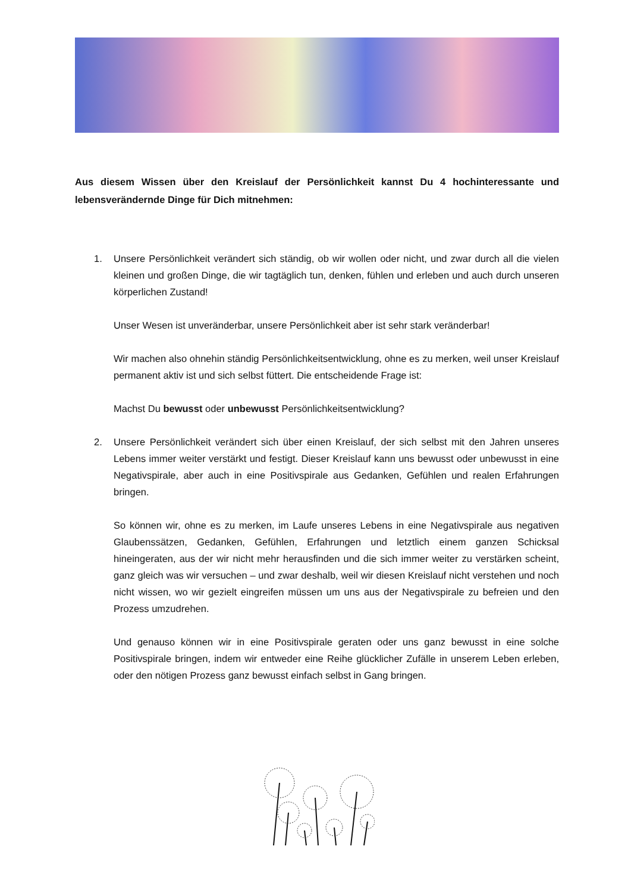Aus diesem Wissen über den Kreislauf der Persönlichkeit kannst Du 4 hochinteressante und lebensverändernde Dinge für Dich mitnehmen:
1. Unsere Persönlichkeit verändert sich ständig, ob wir wollen oder nicht, und zwar durch all die vielen kleinen und großen Dinge, die wir tagtäglich tun, denken, fühlen und erleben und auch durch unseren körperlichen Zustand!
Unser Wesen ist unveränderbar, unsere Persönlichkeit aber ist sehr stark veränderbar!
Wir machen also ohnehin ständig Persönlichkeitsentwicklung, ohne es zu merken, weil unser Kreislauf permanent aktiv ist und sich selbst füttert. Die entscheidende Frage ist:
Machst Du bewusst oder unbewusst Persönlichkeitsentwicklung?
2. Unsere Persönlichkeit verändert sich über einen Kreislauf, der sich selbst mit den Jahren unseres Lebens immer weiter verstärkt und festigt. Dieser Kreislauf kann uns bewusst oder unbewusst in eine Negativspirale, aber auch in eine Positivspirale aus Gedanken, Gefühlen und realen Erfahrungen bringen.
So können wir, ohne es zu merken, im Laufe unseres Lebens in eine Negativspirale aus negativen Glaubenssätzen, Gedanken, Gefühlen, Erfahrungen und letztlich einem ganzen Schicksal hineingeraten, aus der wir nicht mehr herausfinden und die sich immer weiter zu verstärken scheint, ganz gleich was wir versuchen – und zwar deshalb, weil wir diesen Kreislauf nicht verstehen und noch nicht wissen, wo wir gezielt eingreifen müssen um uns aus der Negativspirale zu befreien und den Prozess umzudrehen.
Und genauso können wir in eine Positivspirale geraten oder uns ganz bewusst in eine solche Positivspirale bringen, indem wir entweder eine Reihe glücklicher Zufälle in unserem Leben erleben, oder den nötigen Prozess ganz bewusst einfach selbst in Gang bringen.